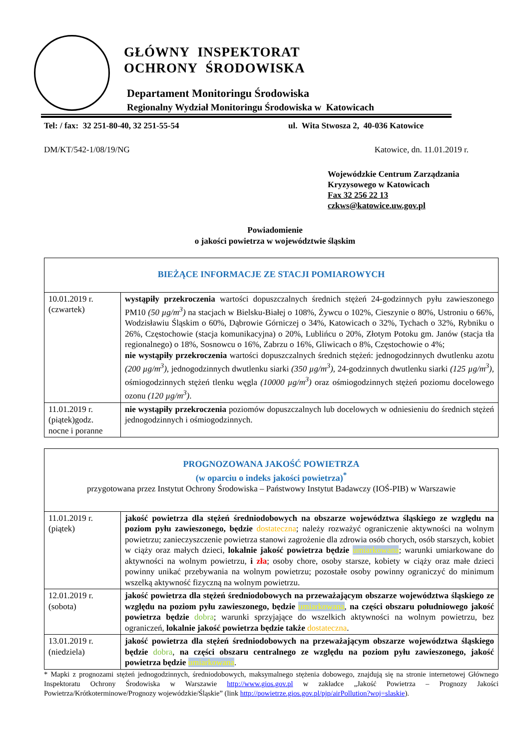GŁÓWNY INSPEKTORAT
OCHRONY ŚRODOWISKA
Departament Monitoringu Środowiska
Regionalny Wydział Monitoringu Środowiska w Katowicach
Tel: / fax: 32 251-80-40, 32 251-55-54 ul. Wita Stwosza 2, 40-036 Katowice
DM/KT/542-1/08/19/NG Katowice, dn. 11.01.2019 r.
Wojewódzkie Centrum Zarządzania
Kryzysowego w Katowicach
Fax 32 256 22 13
czkws@katowice.uw.gov.pl
Powiadomienie
o jakości powietrza w województwie śląskim
| BIEŻĄCE INFORMACJE ZE STACJI POMIAROWYCH | |
| --- | --- |
| 10.01.2019 r. (czwartek) | wystąpiły przekroczenia wartości dopuszczalnych średnich stężeń 24-godzinnych pyłu zawieszonego PM10 (50 µg/m<sup>3</sup>) na stacjach w Bielsku-Białej o 108%, Żywcu o 102%, Cieszynie o 80%, Ustroniu o 66%, Wodzisławiu Śląskim o 60%, Dąbrowie Górniczej o 34%, Katowicach o 32%, Tychach o 32%, Rybniku o 26%, Częstochowie (stacja komunikacyjna) o 20%, Lublińcu o 20%, Złotym Potoku gm. Janów (stacja tła regionalnego) o 18%, Sosnowcu o 16%, Zabrzu o 16%, Gliwicach o 8%, Częstochowie o 4%; nie wystąpiły przekroczenia wartości dopuszczalnych średnich stężeń: jednogodzinnych dwutlenku azotu (200 µg/m<sup>3</sup>), jednogodzinnych dwutlenku siarki (350 µg/m<sup>3</sup>), 24-godzinnych dwutlenku siarki (125 µg/m<sup>3</sup>), ośmiogodzinnych stężeń tlenku węgla (10000 µg/m<sup>3</sup>) oraz ośmiogodzinnych stężeń poziomu docelowego ozonu (120 µg/m<sup>3</sup>) . |
| 11.01.2019 r. (piątek)godz. nocne i poranne | nie wystąpiły przekroczenia poziomów dopuszczalnych lub docelowych w odniesieniu do średnich stężeń jednogodzinnych i ośmiogodzinnych. |
| PROGNOZOWANA JAKOŚĆ POWIETRZA (w oparciu o indeks jakości powietrza)<sup>*</sup> przygotowana przez Instytut Ochrony Środowiska – Państwowy Instytut Badawczy (IOŚ-PIB) w Warszawie | |
| --- | --- |
| 11.01.2019 r. (piątek) | jakość powietrza dla stężeń średniodobowych na obszarze województwa śląskiego ze względu na poziom pyłu zawieszonego, będzie dostateczna ; należy rozważyć ograniczenie aktywności na wolnym powietrzu; zanieczyszczenie powietrza stanowi zagrożenie dla zdrowia osób chorych, osób starszych, kobiet w ciąży oraz małych dzieci, lokalnie jakość powietrza będzie umiarkowana ; warunki umiarkowane do aktywności na wolnym powietrzu, i zła ; osoby chore, osoby starsze, kobiety w ciąży oraz małe dzieci powinny unikać przebywania na wolnym powietrzu; pozostałe osoby powinny ograniczyć do minimum wszelką aktywność fizyczną na wolnym powietrzu. |
| 12.01.2019 r. (sobota) | jakość powietrza dla stężeń średniodobowych na przeważającym obszarze województwa śląskiego ze względu na poziom pyłu zawieszonego, będzie umiarkowana , na części obszaru południowego jakość powietrza będzie dobra ; warunki sprzyjające do wszelkich aktywności na wolnym powietrzu, bez ograniczeń, lokalnie jakość powietrza będzie także dostateczna . |
| 13.01.2019 r. (niedziela) | jakość powietrza dla stężeń średniodobowych na przeważającym obszarze województwa śląskiego będzie dobra , na części obszaru centralnego ze względu na poziom pyłu zawieszonego, jakość powietrza będzie umiarkowana . |
* Mapki z prognozami stężeń jednogodzinnych, średniodobowych, maksymalnego stężenia dobowego, znajdują się na stronie internetowej Głównego Inspektoratu Ochrony Środowiska w Warszawie http://www.gios.gov.pl w zakładce „Jakość Powietrza – Prognozy Jakości Powietrza/Krótkoterminowe/Prognozy wojewódzkie/Śląskie” (link http://powietrze.gios.gov.pl/pjp/airPollution?woj=slaskie).